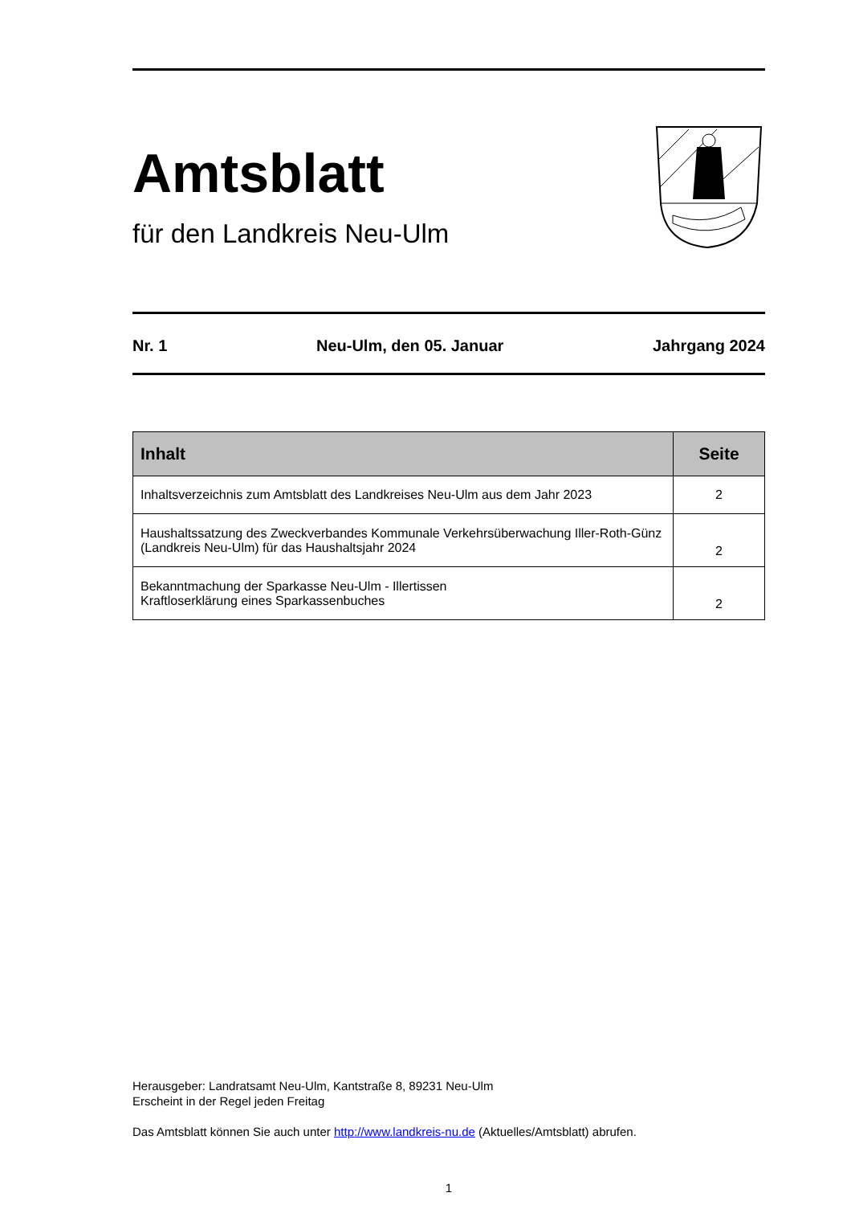Amtsblatt
für den Landkreis Neu-Ulm
Nr. 1 Neu-Ulm, den 05. Januar Jahrgang 2024
| Inhalt | Seite |
| --- | --- |
| Inhaltsverzeichnis zum Amtsblatt des Landkreises Neu-Ulm aus dem Jahr 2023 | 2 |
| Haushaltssatzung des Zweckverbandes Kommunale Verkehrsüberwachung Iller-Roth-Günz (Landkreis Neu-Ulm) für das Haushaltsjahr 2024 | 2 |
| Bekanntmachung der Sparkasse Neu-Ulm - Illertissen Kraftloserklärung eines Sparkassenbuches | 2 |
Herausgeber: Landratsamt Neu-Ulm, Kantstraße 8, 89231 Neu-Ulm
Erscheint in der Regel jeden Freitag
Das Amtsblatt können Sie auch unter http://www.landkreis-nu.de (Aktuelles/Amtsblatt) abrufen.
1